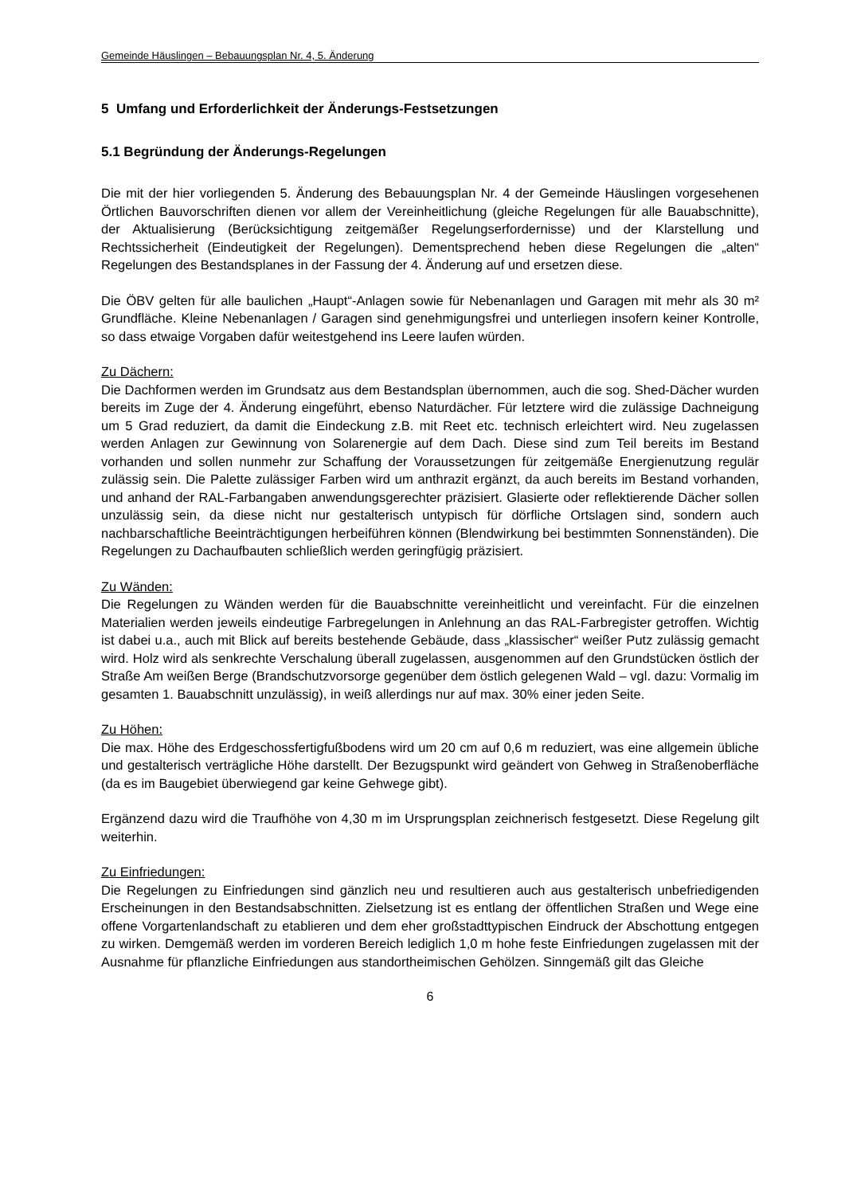Gemeinde Häuslingen – Bebauungsplan Nr. 4, 5. Änderung
5 Umfang und Erforderlichkeit der Änderungs-Festsetzungen
5.1 Begründung der Änderungs-Regelungen
Die mit der hier vorliegenden 5. Änderung des Bebauungsplan Nr. 4 der Gemeinde Häuslingen vorgesehenen Örtlichen Bauvorschriften dienen vor allem der Vereinheitlichung (gleiche Regelungen für alle Bauabschnitte), der Aktualisierung (Berücksichtigung zeitgemäßer Regelungserfordernisse) und der Klarstellung und Rechtssicherheit (Eindeutigkeit der Regelungen). Dementsprechend heben diese Regelungen die „alten“ Regelungen des Bestandsplanes in der Fassung der 4. Änderung auf und ersetzen diese.
Die ÖBV gelten für alle baulichen „Haupt“-Anlagen sowie für Nebenanlagen und Garagen mit mehr als 30 m² Grundfläche. Kleine Nebenanlagen / Garagen sind genehmigungsfrei und unterliegen insofern keiner Kontrolle, so dass etwaige Vorgaben dafür weitestgehend ins Leere laufen würden.
Zu Dächern:
Die Dachformen werden im Grundsatz aus dem Bestandsplan übernommen, auch die sog. Shed-Dächer wurden bereits im Zuge der 4. Änderung eingeführt, ebenso Naturdächer. Für letztere wird die zulässige Dachneigung um 5 Grad reduziert, da damit die Eindeckung z.B. mit Reet etc. technisch erleichtert wird. Neu zugelassen werden Anlagen zur Gewinnung von Solarenergie auf dem Dach. Diese sind zum Teil bereits im Bestand vorhanden und sollen nunmehr zur Schaffung der Voraussetzungen für zeitgemäße Energienutzung regulär zulässig sein. Die Palette zulässiger Farben wird um anthrazit ergänzt, da auch bereits im Bestand vorhanden, und anhand der RAL-Farbangaben anwendungsgerechter präzisiert. Glasierte oder reflektierende Dächer sollen unzulässig sein, da diese nicht nur gestalterisch untypisch für dörfliche Ortslagen sind, sondern auch nachbarschaftliche Beeinträchtigungen herbeiführen können (Blendwirkung bei bestimmten Sonnenständen). Die Regelungen zu Dachaufbauten schließlich werden geringfügig präzisiert.
Zu Wänden:
Die Regelungen zu Wänden werden für die Bauabschnitte vereinheitlicht und vereinfacht. Für die einzelnen Materialien werden jeweils eindeutige Farbregelungen in Anlehnung an das RAL-Farbregister getroffen. Wichtig ist dabei u.a., auch mit Blick auf bereits bestehende Gebäude, dass „klassischer“ weißer Putz zulässig gemacht wird. Holz wird als senkrechte Verschalung überall zugelassen, ausgenommen auf den Grundstücken östlich der Straße Am weißen Berge (Brandschutzvorsorge gegenüber dem östlich gelegenen Wald – vgl. dazu: Vormalig im gesamten 1. Bauabschnitt unzulässig), in weiß allerdings nur auf max. 30% einer jeden Seite.
Zu Höhen:
Die max. Höhe des Erdgeschossfertigfußbodens wird um 20 cm auf 0,6 m reduziert, was eine allgemein übliche und gestalterisch verträgliche Höhe darstellt. Der Bezugspunkt wird geändert von Gehweg in Straßenoberfläche (da es im Baugebiet überwiegend gar keine Gehwege gibt).
Ergänzend dazu wird die Traufhöhe von 4,30 m im Ursprungsplan zeichnerisch festgesetzt. Diese Regelung gilt weiterhin.
Zu Einfriedungen:
Die Regelungen zu Einfriedungen sind gänzlich neu und resultieren auch aus gestalterisch unbefriedigenden Erscheinungen in den Bestandsabschnitten. Zielsetzung ist es entlang der öffentlichen Straßen und Wege eine offene Vorgartenlandschaft zu etablieren und dem eher großstadttypischen Eindruck der Abschottung entgegen zu wirken. Demgemäß werden im vorderen Bereich lediglich 1,0 m hohe feste Einfriedungen zugelassen mit der Ausnahme für pflanzliche Einfriedungen aus standortheimischen Gehölzen. Sinngemäß gilt das Gleiche
6